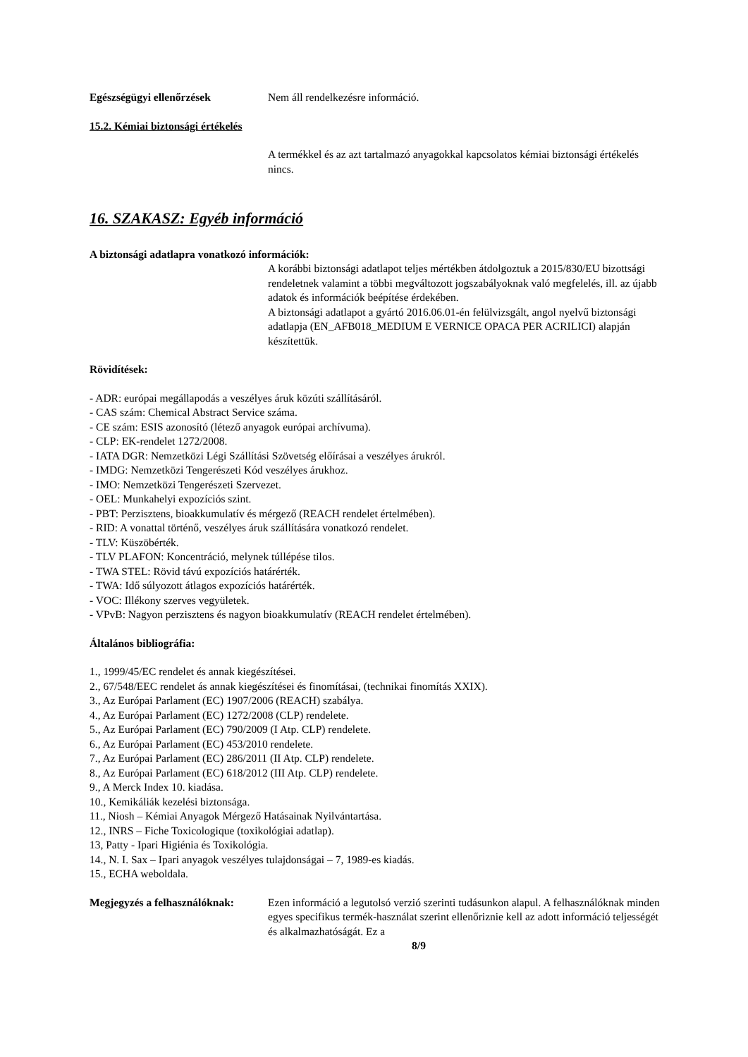Egészségügyi ellenőrzések Nem áll rendelkezésre információ.
15.2. Kémiai biztonsági értékelés
A termékkel és az azt tartalmazó anyagokkal kapcsolatos kémiai biztonsági értékelés nincs.
16. SZAKASZ: Egyéb információ
A biztonsági adatlapra vonatkozó információk:
A korábbi biztonsági adatlapot teljes mértékben átdolgoztuk a 2015/830/EU bizottsági rendeletnek valamint a többi megváltozott jogszabályoknak való megfelelés, ill. az újabb adatok és információk beépítése érdekében.
A biztonsági adatlapot a gyártó 2016.06.01-én felülvizsgált, angol nyelvű biztonsági adatlapja (EN_AFB018_MEDIUM E VERNICE OPACA PER ACRILICI) alapján készítettük.
Rövidítések:
- ADR: európai megállapodás a veszélyes áruk közúti szállításáról.
- CAS szám: Chemical Abstract Service száma.
- CE szám: ESIS azonosító (létező anyagok európai archívuma).
- CLP: EK-rendelet 1272/2008.
- IATA DGR: Nemzetközi Légi Szállítási Szövetség előírásai a veszélyes árukról.
- IMDG: Nemzetközi Tengerészeti Kód veszélyes árukhoz.
- IMO: Nemzetközi Tengerészeti Szervezet.
- OEL: Munkahelyi expozíciós szint.
- PBT: Perzisztens, bioakkumulatív és mérgező (REACH rendelet értelmében).
- RID: A vonattal történő, veszélyes áruk szállítására vonatkozó rendelet.
- TLV: Küszöbérték.
- TLV PLAFON: Koncentráció, melynek túllépése tilos.
- TWA STEL: Rövid távú expozíciós határérték.
- TWA: Idő súlyozott átlagos expozíciós határérték.
- VOC: Illékony szerves vegyületek.
- VPvB: Nagyon perzisztens és nagyon bioakkumulatív (REACH rendelet értelmében).
Általános bibliográfia:
1., 1999/45/EC rendelet és annak kiegészítései.
2., 67/548/EEC rendelet ás annak kiegészítései és finomításai, (technikai finomítás XXIX).
3., Az Európai Parlament (EC) 1907/2006 (REACH) szabálya.
4., Az Európai Parlament (EC) 1272/2008 (CLP) rendelete.
5., Az Európai Parlament (EC) 790/2009 (I Atp. CLP) rendelete.
6., Az Európai Parlament (EC) 453/2010 rendelete.
7., Az Európai Parlament (EC) 286/2011 (II Atp. CLP) rendelete.
8., Az Európai Parlament (EC) 618/2012 (III Atp. CLP) rendelete.
9., A Merck Index 10. kiadása.
10., Kemikáliák kezelési biztonsága.
11., Niosh – Kémiai Anyagok Mérgező Hatásainak Nyilvántartása.
12., INRS – Fiche Toxicologique (toxikológiai adatlap).
13, Patty - Ipari Higiénia és Toxikológia.
14., N. I. Sax – Ipari anyagok veszélyes tulajdonságai – 7, 1989-es kiadás.
15., ECHA weboldala.
Megjegyzés a felhasználóknak:
Ezen információ a legutolsó verzió szerinti tudásunkon alapul. A felhasználóknak minden egyes specifikus termék-használat szerint ellenőriznie kell az adott információ teljességét és alkalmazhatóságát. Ez a
8/9